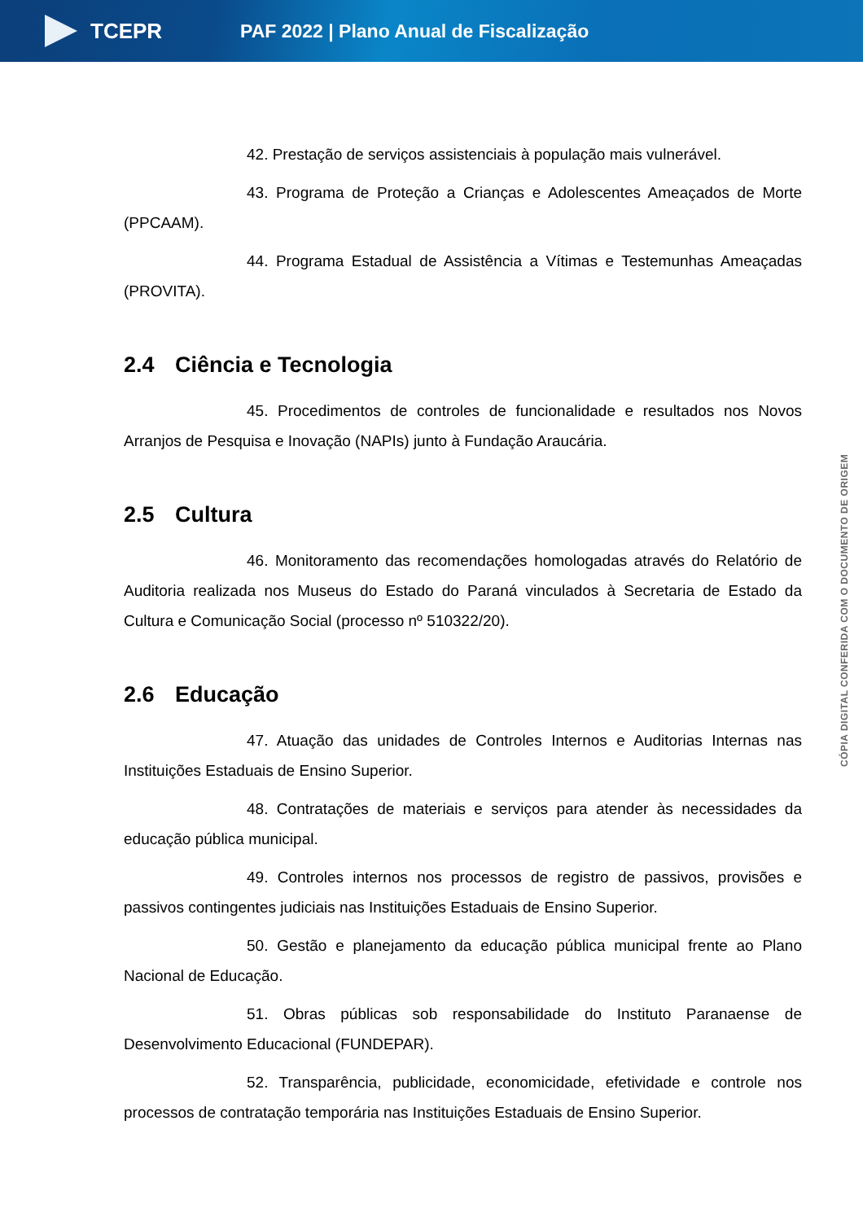TCEPR
PAF 2022 | Plano Anual de Fiscalização
42. Prestação de serviços assistenciais à população mais vulnerável.
43. Programa de Proteção a Crianças e Adolescentes Ameaçados de Morte (PPCAAM).
44. Programa Estadual de Assistência a Vítimas e Testemunhas Ameaçadas (PROVITA).
2.4 Ciência e Tecnologia
45. Procedimentos de controles de funcionalidade e resultados nos Novos Arranjos de Pesquisa e Inovação (NAPIs) junto à Fundação Araucária.
2.5 Cultura
46. Monitoramento das recomendações homologadas através do Relatório de Auditoria realizada nos Museus do Estado do Paraná vinculados à Secretaria de Estado da Cultura e Comunicação Social (processo nº 510322/20).
2.6 Educação
47. Atuação das unidades de Controles Internos e Auditorias Internas nas Instituições Estaduais de Ensino Superior.
48. Contratações de materiais e serviços para atender às necessidades da educação pública municipal.
49. Controles internos nos processos de registro de passivos, provisões e passivos contingentes judiciais nas Instituições Estaduais de Ensino Superior.
50. Gestão e planejamento da educação pública municipal frente ao Plano Nacional de Educação.
51. Obras públicas sob responsabilidade do Instituto Paranaense de Desenvolvimento Educacional (FUNDEPAR).
52. Transparência, publicidade, economicidade, efetividade e controle nos processos de contratação temporária nas Instituições Estaduais de Ensino Superior.
CÓPIA DIGITAL CONFERIDA COM O DOCUMENTO DE ORIGEM